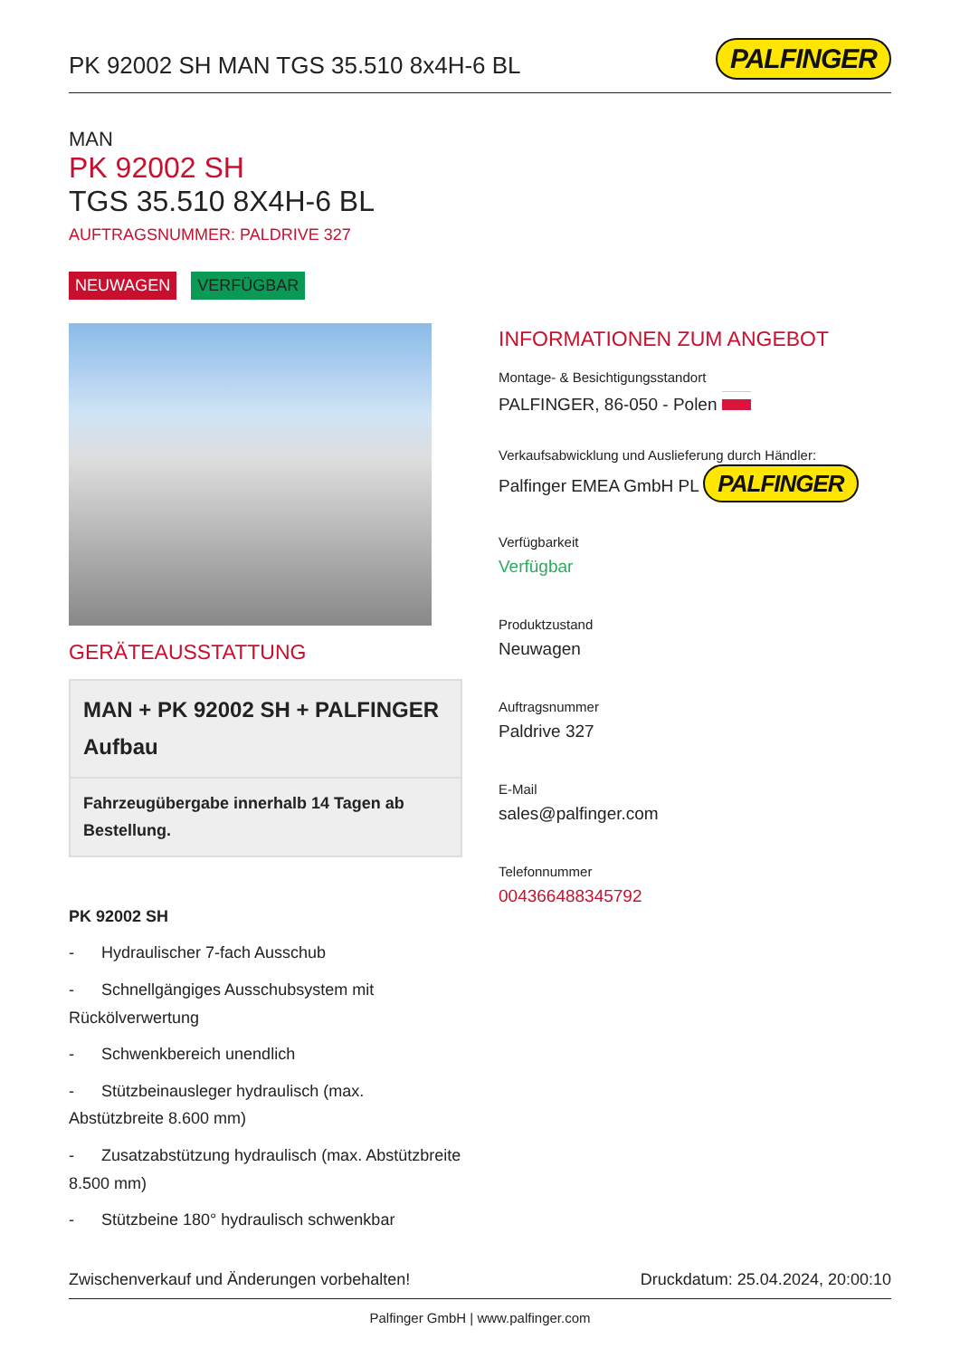PK 92002 SH MAN TGS 35.510 8x4H-6 BL
PALFINGER
MAN
PK 92002 SH
TGS 35.510 8X4H-6 BL
AUFTRAGSNUMMER: PALDRIVE 327
NEUWAGEN VERFÜGBAR
GERÄTEAUSSTATTUNG
MAN + PK 92002 SH + PALFINGER Aufbau
Fahrzeugübergabe innerhalb 14 Tagen ab Bestellung.
PK 92002 SH
- Hydraulischer 7-fach Ausschub
- Schnellgängiges Ausschubsystem mit Rückölverwertung
- Schwenkbereich unendlich
- Stützbeinausleger hydraulisch (max. Abstützbreite 8.600 mm)
- Zusatzabstützung hydraulisch (max. Abstützbreite 8.500 mm)
- Stützbeine 180° hydraulisch schwenkbar
INFORMATIONEN ZUM ANGEBOT
Montage- & Besichtigungsstandort
PALFINGER, 86-050 - Polen
Verkaufsabwicklung und Auslieferung durch Händler:
Palfinger EMEA GmbH PL PALFINGER
Verfügbarkeit
Verfügbar
Produktzustand
Neuwagen
Auftragsnummer
Paldrive 327
E-Mail
sales@palfinger.com
Telefonnummer
004366488345792
Zwischenverkauf und Änderungen vorbehalten! Druckdatum: 25.04.2024, 20:00:10
Palfinger GmbH | www.palfinger.com